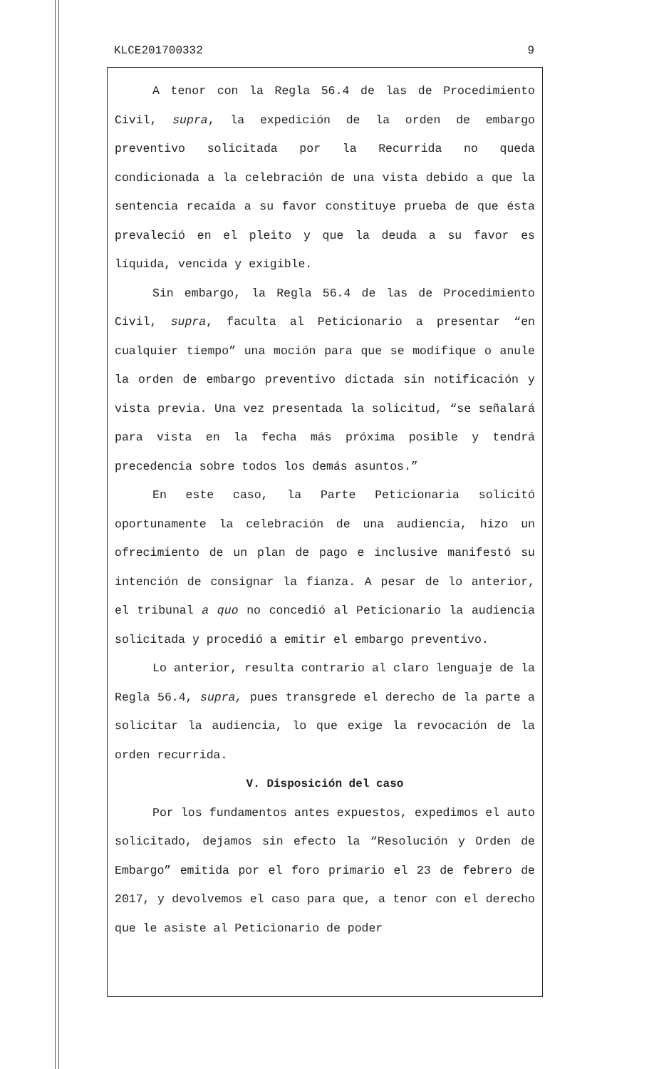KLCE201700332 9
A tenor con la Regla 56.4 de las de Procedimiento Civil, supra, la expedición de la orden de embargo preventivo solicitada por la Recurrida no queda condicionada a la celebración de una vista debido a que la sentencia recaída a su favor constituye prueba de que ésta prevaleció en el pleito y que la deuda a su favor es líquida, vencida y exigible.
Sin embargo, la Regla 56.4 de las de Procedimiento Civil, supra, faculta al Peticionario a presentar “en cualquier tiempo” una moción para que se modifique o anule la orden de embargo preventivo dictada sin notificación y vista previa. Una vez presentada la solicitud, “se señalará para vista en la fecha más próxima posible y tendrá precedencia sobre todos los demás asuntos.”
En este caso, la Parte Peticionaria solicitó oportunamente la celebración de una audiencia, hizo un ofrecimiento de un plan de pago e inclusive manifestó su intención de consignar la fianza. A pesar de lo anterior, el tribunal a quo no concedió al Peticionario la audiencia solicitada y procedió a emitir el embargo preventivo.
Lo anterior, resulta contrario al claro lenguaje de la Regla 56.4, supra, pues transgrede el derecho de la parte a solicitar la audiencia, lo que exige la revocación de la orden recurrida.
V. Disposición del caso
Por los fundamentos antes expuestos, expedimos el auto solicitado, dejamos sin efecto la “Resolución y Orden de Embargo” emitida por el foro primario el 23 de febrero de 2017, y devolvemos el caso para que, a tenor con el derecho que le asiste al Peticionario de poder